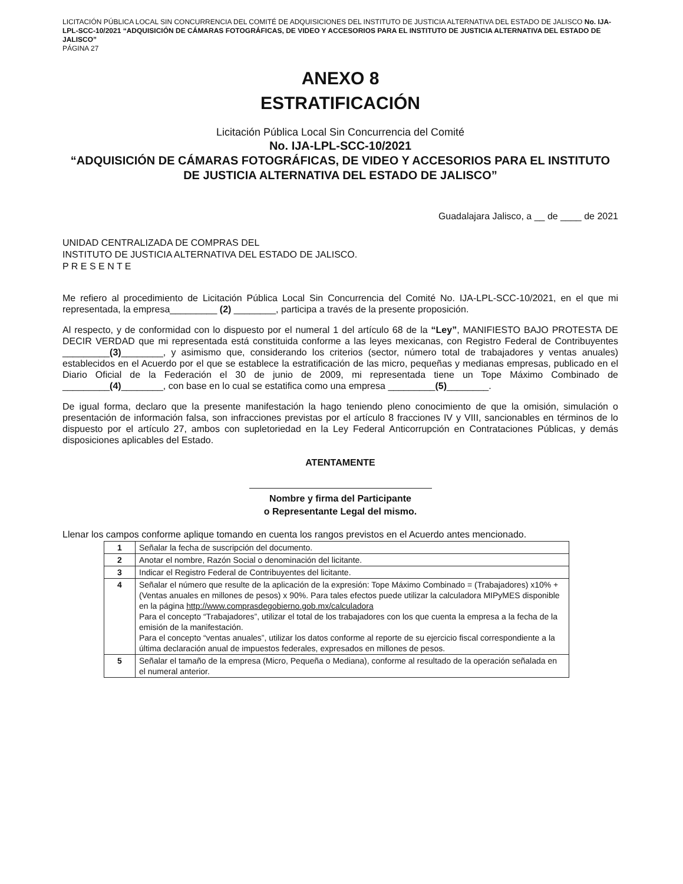LICITACIÓN PÚBLICA LOCAL SIN CONCURRENCIA DEL COMITÉ DE ADQUISICIONES DEL INSTITUTO DE JUSTICIA ALTERNATIVA DEL ESTADO DE JALISCO No. IJA-LPL-SCC-10/2021 “ADQUISICIÓN DE CÁMARAS FOTOGRÁFICAS, DE VIDEO Y ACCESORIOS PARA EL INSTITUTO DE JUSTICIA ALTERNATIVA DEL ESTADO DE JALISCO”
PÁGINA 27
ANEXO 8
ESTRATIFICACIÓN
Licitación Pública Local Sin Concurrencia del Comité
No. IJA-LPL-SCC-10/2021
“ADQUISICIÓN DE CÁMARAS FOTOGRÁFICAS, DE VIDEO Y ACCESORIOS PARA EL INSTITUTO DE JUSTICIA ALTERNATIVA DEL ESTADO DE JALISCO”
Guadalajara Jalisco, a __ de ____ de 2021
UNIDAD CENTRALIZADA DE COMPRAS DEL
INSTITUTO DE JUSTICIA ALTERNATIVA DEL ESTADO DE JALISCO.
P R E S E N T E
Me refiero al procedimiento de Licitación Pública Local Sin Concurrencia del Comité No. IJA-LPL-SCC-10/2021, en el que mi representada, la empresa_________ (2) ________, participa a través de la presente proposición.
Al respecto, y de conformidad con lo dispuesto por el numeral 1 del artículo 68 de la “Ley”, MANIFIESTO BAJO PROTESTA DE DECIR VERDAD que mi representada está constituida conforme a las leyes mexicanas, con Registro Federal de Contribuyentes _________(3)________, y asimismo que, considerando los criterios (sector, número total de trabajadores y ventas anuales) establecidos en el Acuerdo por el que se establece la estratificación de las micro, pequeñas y medianas empresas, publicado en el Diario Oficial de la Federación el 30 de junio de 2009, mi representada tiene un Tope Máximo Combinado de _________(4)________, con base en lo cual se estatifica como una empresa _________(5)________.
De igual forma, declaro que la presente manifestación la hago teniendo pleno conocimiento de que la omisión, simulación o presentación de información falsa, son infracciones previstas por el artículo 8 fracciones IV y VIII, sancionables en términos de lo dispuesto por el artículo 27, ambos con supletoriedad en la Ley Federal Anticorrupción en Contrataciones Públicas, y demás disposiciones aplicables del Estado.
ATENTAMENTE
Nombre y firma del Participante
o Representante Legal del mismo.
Llenar los campos conforme aplique tomando en cuenta los rangos previstos en el Acuerdo antes mencionado.
| 1 | Señalar la fecha de suscripción del documento. |
| 2 | Anotar el nombre, Razón Social o denominación del licitante. |
| 3 | Indicar el Registro Federal de Contribuyentes del licitante. |
| 4 | Señalar el número que resulte de la aplicación de la expresión: Tope Máximo Combinado = (Trabajadores) x10% + (Ventas anuales en millones de pesos) x 90%. Para tales efectos puede utilizar la calculadora MIPyMES disponible en la página http://www.comprasdegobierno.gob.mx/calculadora Para el concepto “Trabajadores”, utilizar el total de los trabajadores con los que cuenta la empresa a la fecha de la emisión de la manifestación. Para el concepto “ventas anuales”, utilizar los datos conforme al reporte de su ejercicio fiscal correspondiente a la última declaración anual de impuestos federales, expresados en millones de pesos. |
| 5 | Señalar el tamaño de la empresa (Micro, Pequeña o Mediana), conforme al resultado de la operación señalada en el numeral anterior. |